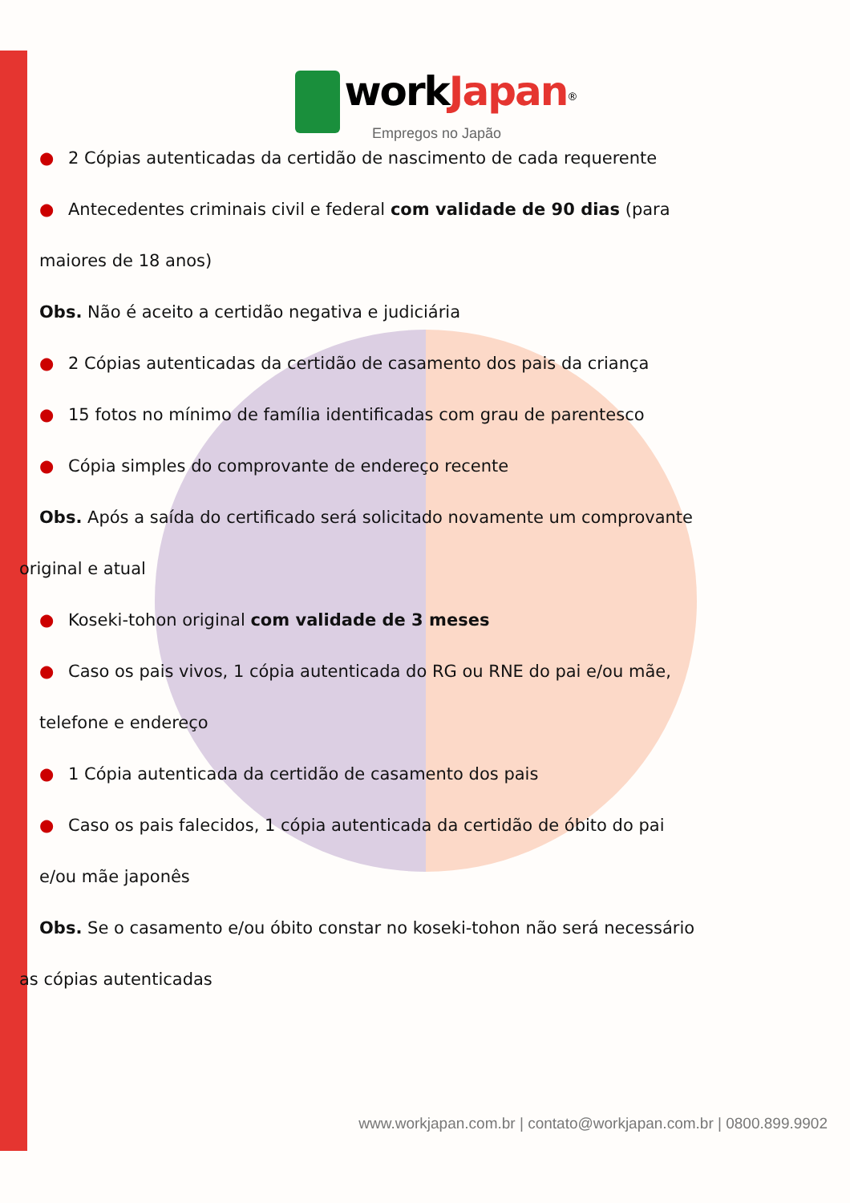workJapan<sup>®</sup>
Empregos no Japão
● 2 Cópias autenticadas da certidão de nascimento de cada requerente
● Antecedentes criminais civil e federal com validade de 90 dias (para
maiores de 18 anos)
Obs. Não é aceito a certidão negativa e judiciária
● 2 Cópias autenticadas da certidão de casamento dos pais da criança
● 15 fotos no mínimo de família identificadas com grau de parentesco
● Cópia simples do comprovante de endereço recente
Obs. Após a saída do certificado será solicitado novamente um comprovante
original e atual
● Koseki-tohon original com validade de 3 meses
● Caso os pais vivos, 1 cópia autenticada do RG ou RNE do pai e/ou mãe,
telefone e endereço
● 1 Cópia autenticada da certidão de casamento dos pais
● Caso os pais falecidos, 1 cópia autenticada da certidão de óbito do pai
e/ou mãe japonês
Obs. Se o casamento e/ou óbito constar no koseki-tohon não será necessário
as cópias autenticadas
www.workjapan.com.br | contato@workjapan.com.br | 0800.899.9902